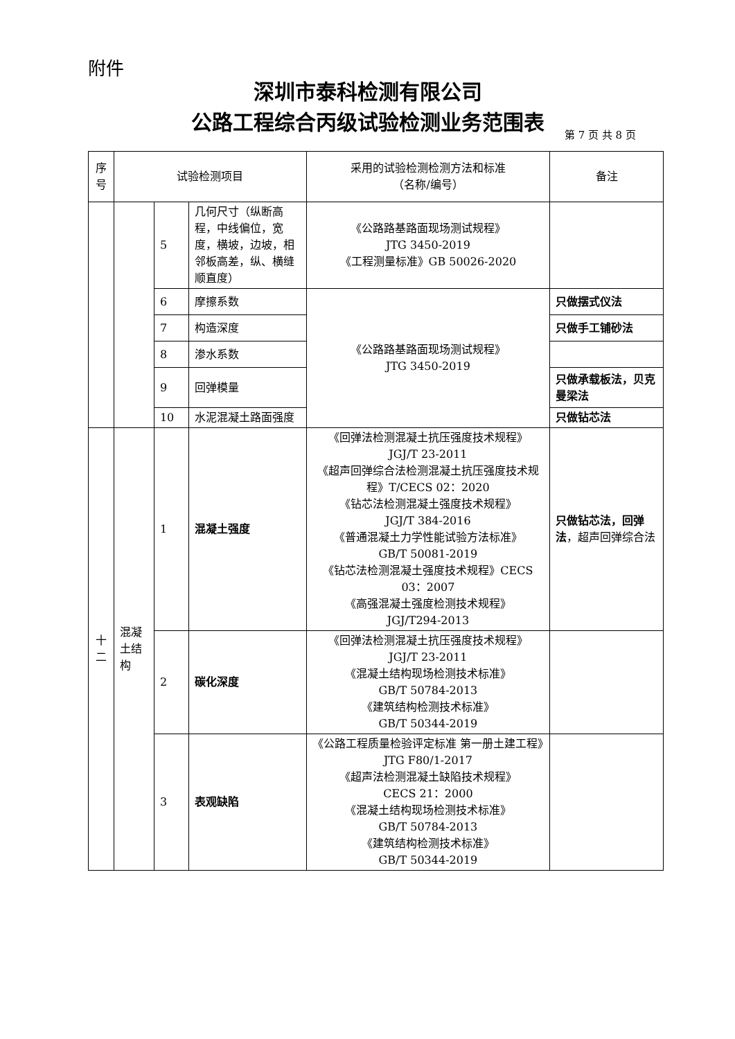附件
深圳市泰科检测有限公司
公路工程综合丙级试验检测业务范围表
第 7 页 共 8 页
| 序 号 | 试验检测项目 | | | 采用的试验检测检测方法和标准 （名称/编号） | 备注 |
| --- | --- | --- | --- | --- | --- |
| | | 5 | 几何尺寸（纵断高程，中线偏位，宽度，横坡，边坡，相邻板高差，纵、横缝顺直度） | 《公路路基路面现场测试规程》 JTG 3450-2019 《工程测量标准》GB 50026-2020 | |
| | | 6 | 摩擦系数 | 《公路路基路面现场测试规程》 JTG 3450-2019 | 只做摆式仪法 |
| | | 7 | 构造深度 | | 只做手工铺砂法 |
| | | 8 | 渗水系数 | | |
| | | 9 | 回弹模量 | | 只做承载板法，贝克曼梁法 |
| | | 10 | 水泥混凝土路面强度 | | 只做钻芯法 |
| 十 二 | 混凝土结构 | 1 | 混凝土强度 | 《回弹法检测混凝土抗压强度技术规程》 JGJ/T 23-2011 《超声回弹综合法检测混凝土抗压强度技术规程》T/CECS 02：2020 《钻芯法检测混凝土强度技术规程》 JGJ/T 384-2016 《普通混凝土力学性能试验方法标准》 GB/T 50081-2019 《钻芯法检测混凝土强度技术规程》CECS 03：2007 《高强混凝土强度检测技术规程》 JGJ/T294-2013 | 只做钻芯法，回弹法 ，超声回弹综合法 |
| | | 2 | 碳化深度 | 《回弹法检测混凝土抗压强度技术规程》 JGJ/T 23-2011 《混凝土结构现场检测技术标准》 GB/T 50784-2013 《建筑结构检测技术标准》 GB/T 50344-2019 | |
| | | 3 | 表观缺陷 | 《公路工程质量检验评定标准 第一册土建工程》JTG F80/1-2017 《超声法检测混凝土缺陷技术规程》 CECS 21：2000 《混凝土结构现场检测技术标准》 GB/T 50784-2013 《建筑结构检测技术标准》 GB/T 50344-2019 | |